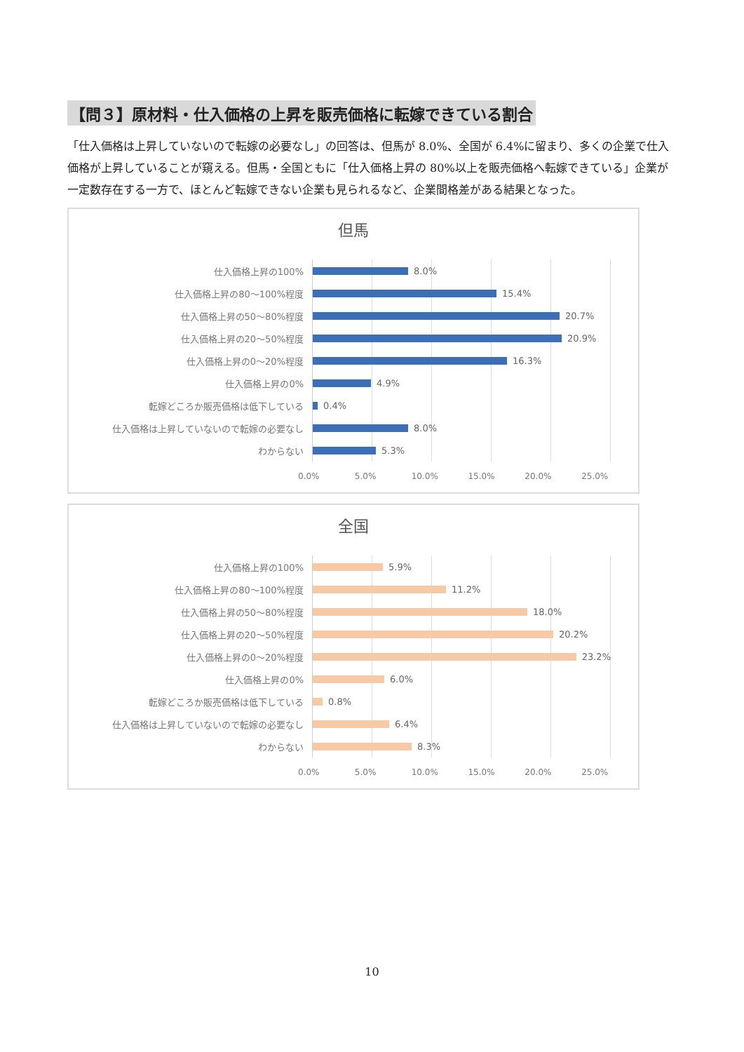【問３】原材料・仕入価格の上昇を販売価格に転嫁できている割合
「仕入価格は上昇していないので転嫁の必要なし」の回答は、但馬が 8.0%、全国が 6.4%に留まり、多くの企業で仕入価格が上昇していることが窺える。但馬・全国ともに「仕入価格上昇の 80%以上を販売価格へ転嫁できている」企業が一定数存在する一方で、ほとんど転嫁できない企業も見られるなど、企業間格差がある結果となった。
但馬
仕入価格上昇の100%
8.0%
仕入価格上昇の80～100%程度
15.4%
仕入価格上昇の50～80%程度
20.7%
仕入価格上昇の20～50%程度
20.9%
仕入価格上昇の0～20%程度
16.3%
仕入価格上昇の0%
4.9%
転嫁どころか販売価格は低下している
0.4%
仕入価格は上昇していないので転嫁の必要なし
8.0%
わからない
5.3%
0.0% 5.0% 10.0% 15.0% 20.0% 25.0%
全国
仕入価格上昇の100%
5.9%
仕入価格上昇の80～100%程度
11.2%
仕入価格上昇の50～80%程度
18.0%
仕入価格上昇の20～50%程度
20.2%
仕入価格上昇の0～20%程度
23.2%
仕入価格上昇の0%
6.0%
転嫁どころか販売価格は低下している
0.8%
仕入価格は上昇していないので転嫁の必要なし
6.4%
わからない
8.3%
0.0% 5.0% 10.0% 15.0% 20.0% 25.0%
10